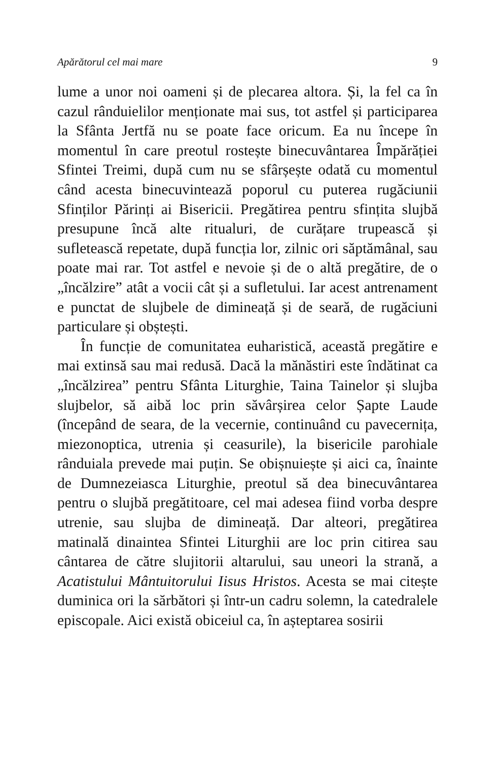Apărătorul cel mai mare 9
lume a unor noi oameni și de plecarea altora. Și, la fel ca în cazul rânduielilor menționate mai sus, tot astfel și participarea la Sfânta Jertfă nu se poate face oricum. Ea nu începe în momentul în care preotul rostește binecuvântarea Împărăției Sfintei Treimi, după cum nu se sfârșește odată cu momentul când acesta binecuvintează poporul cu puterea rugăciunii Sfinților Părinți ai Bisericii. Pregătirea pentru sfințita slujbă presupune încă alte ritualuri, de curățare trupească și sufletească repetate, după funcția lor, zilnic ori săptămânal, sau poate mai rar. Tot astfel e nevoie și de o altă pregătire, de o „încălzire” atât a vocii cât și a sufletului. Iar acest antrenament e punctat de slujbele de dimineață și de seară, de rugăciuni particulare și obștești.
În funcție de comunitatea euharistică, această pregătire e mai extinsă sau mai redusă. Dacă la mănăstiri este îndătinat ca „încălzirea” pentru Sfânta Liturghie, Taina Tainelor și slujba slujbelor, să aibă loc prin săvârșirea celor Șapte Laude (începând de seara, de la vecernie, continuând cu pavecernița, miezonoptica, utrenia și ceasurile), la bisericile parohiale rânduiala prevede mai puțin. Se obișnuiește și aici ca, înainte de Dumnezeiasca Liturghie, preotul să dea binecuvântarea pentru o slujbă pregătitoare, cel mai adesea fiind vorba despre utrenie, sau slujba de dimineață. Dar alteori, pregătirea matinală dinaintea Sfintei Liturghii are loc prin citirea sau cântarea de către slujitorii altarului, sau uneori la strană, a Acatistului Mântuitorului Iisus Hristos. Acesta se mai citește duminica ori la sărbători și într-un cadru solemn, la catedralele episcopale. Aici există obiceiul ca, în așteptarea sosirii